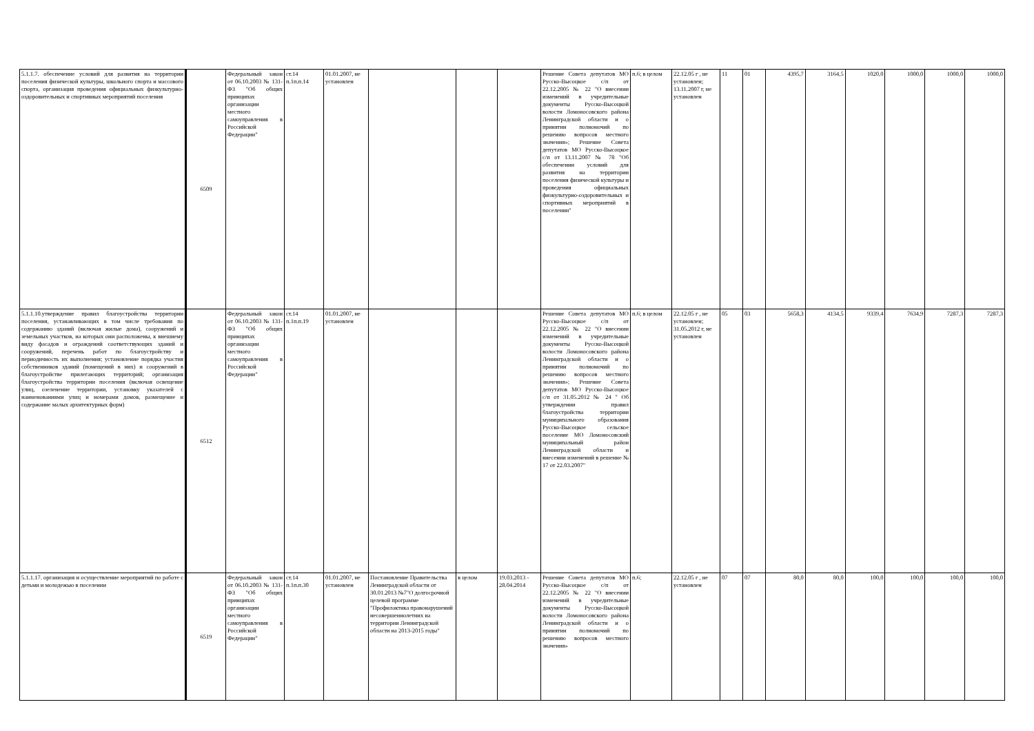| 5.1.1.7. обеспечение условий для развития на территории поселения физической культуры, школьного спорта и массового спорта, организация проведения официальных физкультурно-оздоровительных и спортивных мероприятий поселения | 6509 | Федеральный закон от 06.10.2003 № 131-ФЗ "Об общих принципах организации местного самоуправления в Российской Федерации" | ст.14 п.1п.п.14 | 01.01.2007, не установлен | | | | Решение Совета депутатов МО Русско-Высоцкое с/п от 22.12.2005 № 22 "О внесении изменений в учредительные документы Русско-Высоцкой волости Ломоносовского района Ленинградской области и о принятии полномочий по решению вопросов местного значения»; Решение Совета депутатов МО Русско-Высоцкое с/п от 13.11.2007 № 78 "Об обеспечении условий для развития на территории поселения физической культуры и проведения официальных физкультурно-оздоровительных и спортивных мероприятий в поселении" | п.6; в целом | 22.12.05 г , не установлен; 13.11.2007 г, не установлен | 11 | 01 | 4395,7 | 3164,5 | 1020,0 | 1000,0 | 1000,0 | 1000,0 |
| 5.1.1.10.утверждение правил благоустройства территории поселения, устанавливающих в том числе требования по содержанию зданий (включая жилые дома), сооружений и земельных участков, на которых они расположены, к внешнему виду фасадов и ограждений соответствующих зданий и сооружений, перечень работ по благоустройству и периодичность их выполнения; установление порядка участия собственников зданий (помещений в них) и сооружений в благоустройстве прилегающих территорий; организация благоустройства территории поселения (включая освещение улиц, озеленение территории, установку указателей с наименованиями улиц и номерами домов, размещение и содержание малых архитектурных форм) | 6512 | Федеральный закон от 06.10.2003 № 131-ФЗ "Об общих принципах организации местного самоуправления в Российской Федерации" | ст.14 п.1п.п.19 | 01.01.2007, не установлен | | | | Решение Совета депутатов МО Русско-Высоцкое с/п от 22.12.2005 № 22 "О внесении изменений в учредительные документы Русско-Высоцкой волости Ломоносовского района Ленинградской области и о принятии полномочий по решению вопросов местного значения»; Решение Совета депутатов МО Русско-Высоцкое с/п от 31.05.2012 № 24 " Об утверждении правил благоустройства территории муниципального образования Русско-Высоцкое сельское поселение МО Ломоносовский муниципальный район Ленинградской области и внесении изменений в решение № 17 от 22.03.2007" | п.6; в целом | 22.12.05 г , не установлен; 31.05.2012 г, не установлен | 05 | 03 | 5658,3 | 4134,5 | 9339,4 | 7634,9 | 7287,3 | 7287,3 |
| 5.1.1.17. организация и осуществление мероприятий по работе с детьми и молодежью в поселении | 6519 | Федеральный закон от 06.10.2003 № 131-ФЗ "Об общих принципах организации местного самоуправления в Российской Федерации" | ст.14 п.1п.п.30 | 01.01.2007, не установлен | Постановление Правительства Ленинградской области от 30.01.2013 №7"О долгосрочной целевой программе "Профилактика правонарушений несовершеннолетних на территории Ленинградской области на 2013-2015 годы" | в целом | 19.03.2013 - 28.04.2014 | Решение Совета депутатов МО Русско-Высоцкое с/п от 22.12.2005 № 22 "О внесении изменений в учредительные документы Русско-Высоцкой волости Ломоносовского района Ленинградской области и о принятии полномочий по решению вопросов местного значения» | п.6; | 22.12.05 г , не установлен | 07 | 07 | 80,0 | 80,0 | 100,0 | 100,0 | 100,0 | 100,0 |